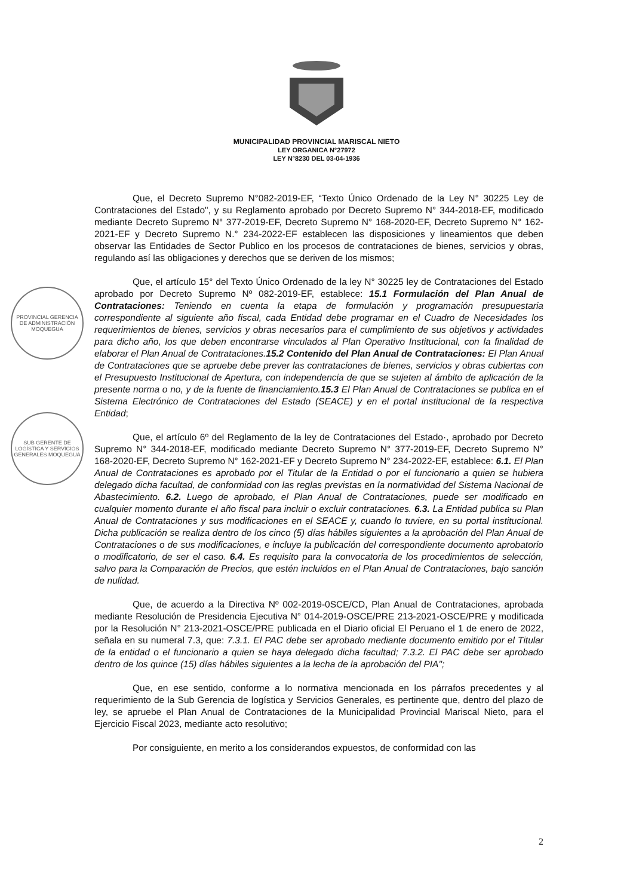MUNICIPALIDAD PROVINCIAL MARISCAL NIETO
LEY ORGANICA N°27972
LEY N°8230 DEL 03-04-1936
PROVINCIAL GERENCIA DE ADMINISTRACIÓN MOQUEGUA
SUB GERENTE DE LOGÍSTICA Y SERVICIOS GENERALES MOQUEGUA
Que, el Decreto Supremo N°082-2019-EF, “Texto Único Ordenado de la Ley N° 30225 Ley de Contrataciones del Estado", y su Reglamento aprobado por Decreto Supremo N° 344-2018-EF, modificado mediante Decreto Supremo N° 377-2019-EF, Decreto Supremo N° 168-2020-EF, Decreto Supremo N° 162-2021-EF y Decreto Supremo N.° 234-2022-EF establecen las disposiciones y lineamientos que deben observar las Entidades de Sector Publico en los procesos de contrataciones de bienes, servicios y obras, regulando así las obligaciones y derechos que se deriven de los mismos;
Que, el artículo 15° del Texto Único Ordenado de la ley N° 30225 ley de Contrataciones del Estado aprobado por Decreto Supremo Nº 082-2019-EF, establece: 15.1 Formulación del Plan Anual de Contrataciones: Teniendo en cuenta la etapa de formulación y programación presupuestaria correspondiente al siguiente año fiscal, cada Entidad debe programar en el Cuadro de Necesidades los requerimientos de bienes, servicios y obras necesarios para el cumplimiento de sus objetivos y actividades para dicho año, los que deben encontrarse vinculados al Plan Operativo Institucional, con la finalidad de elaborar el Plan Anual de Contrataciones.15.2 Contenido del Plan Anual de Contrataciones: El Plan Anual de Contrataciones que se apruebe debe prever las contrataciones de bienes, servicios y obras cubiertas con el Presupuesto Institucional de Apertura, con independencia de que se sujeten al ámbito de aplicación de la presente norma o no, y de la fuente de financiamiento.15.3 El Plan Anual de Contrataciones se publica en el Sistema Electrónico de Contrataciones del Estado (SEACE) y en el portal institucional de la respectiva Entidad;
Que, el artículo 6º del Reglamento de la ley de Contrataciones del Estado·, aprobado por Decreto Supremo N° 344-2018-EF, modificado mediante Decreto Supremo N° 377-2019-EF, Decreto Supremo N° 168-2020-EF, Decreto Supremo N° 162-2021-EF y Decreto Supremo N° 234-2022-EF, establece: 6.1. El Plan Anual de Contrataciones es aprobado por el Titular de la Entidad o por el funcionario a quien se hubiera delegado dicha facultad, de conformidad con las reglas previstas en la normatividad del Sistema Nacional de Abastecimiento. 6.2. Luego de aprobado, el Plan Anual de Contrataciones, puede ser modificado en cualquier momento durante el año fiscal para incluir o excluir contrataciones. 6.3. La Entidad publica su Plan Anual de Contrataciones y sus modificaciones en el SEACE y, cuando lo tuviere, en su portal institucional. Dicha publicación se realiza dentro de los cinco (5) días hábiles siguientes a la aprobación del Plan Anual de Contrataciones o de sus modificaciones, e incluye la publicación del correspondiente documento aprobatorio o modificatorio, de ser el caso. 6.4. Es requisito para la convocatoria de los procedimientos de selección, salvo para la Comparación de Precios, que estén incluidos en el Plan Anual de Contrataciones, bajo sanción de nulidad.
Que, de acuerdo a la Directiva Nº 002-2019-0SCE/CD, Plan Anual de Contrataciones, aprobada mediante Resolución de Presidencia Ejecutiva N° 014-2019-OSCE/PRE 213-2021-OSCE/PRE y modificada por la Resolución N° 213-2021-OSCE/PRE publicada en el Diario oficial El Peruano el 1 de enero de 2022, señala en su numeral 7.3, que: 7.3.1. El PAC debe ser aprobado mediante documento emitido por el Titular de la entidad o el funcionario a quien se haya delegado dicha facultad; 7.3.2. El PAC debe ser aprobado dentro de los quince (15) días hábiles siguientes a la lecha de la aprobación del PIA";
Que, en ese sentido, conforme a lo normativa mencionada en los párrafos precedentes y al requerimiento de la Sub Gerencia de logística y Servicios Generales, es pertinente que, dentro del plazo de ley, se apruebe el Plan Anual de Contrataciones de la Municipalidad Provincial Mariscal Nieto, para el Ejercicio Fiscal 2023, mediante acto resolutivo;
Por consiguiente, en merito a los considerandos expuestos, de conformidad con las
2